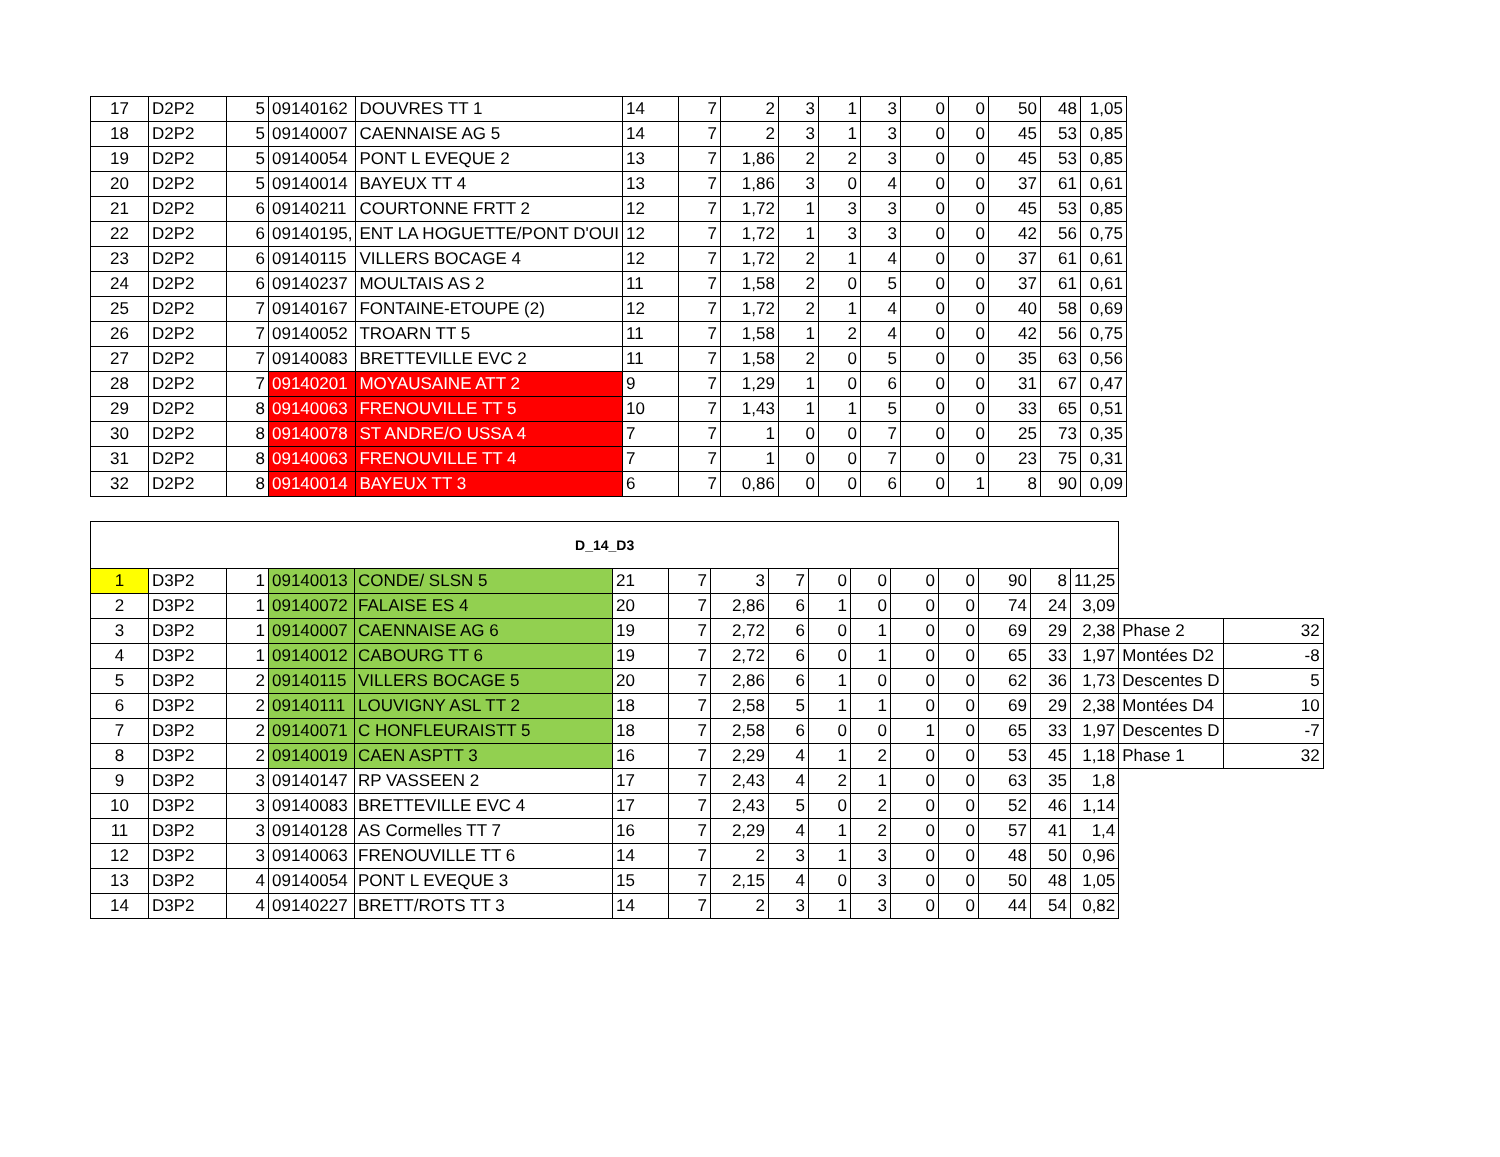| 17 | D2P2 | 5 | 09140162 | DOUVRES TT 1 | 14 | 7 | 2 | 3 | 1 | 3 | 0 | 0 | 50 | 48 | 1,05 |
| 18 | D2P2 | 5 | 09140007 | CAENNAISE AG 5 | 14 | 7 | 2 | 3 | 1 | 3 | 0 | 0 | 45 | 53 | 0,85 |
| 19 | D2P2 | 5 | 09140054 | PONT L EVEQUE 2 | 13 | 7 | 1,86 | 2 | 2 | 3 | 0 | 0 | 45 | 53 | 0,85 |
| 20 | D2P2 | 5 | 09140014 | BAYEUX TT 4 | 13 | 7 | 1,86 | 3 | 0 | 4 | 0 | 0 | 37 | 61 | 0,61 |
| 21 | D2P2 | 6 | 09140211 | COURTONNE FRTT 2 | 12 | 7 | 1,72 | 1 | 3 | 3 | 0 | 0 | 45 | 53 | 0,85 |
| 22 | D2P2 | 6 | 09140195, | ENT LA HOGUETTE/PONT D'OUI | 12 | 7 | 1,72 | 1 | 3 | 3 | 0 | 0 | 42 | 56 | 0,75 |
| 23 | D2P2 | 6 | 09140115 | VILLERS BOCAGE 4 | 12 | 7 | 1,72 | 2 | 1 | 4 | 0 | 0 | 37 | 61 | 0,61 |
| 24 | D2P2 | 6 | 09140237 | MOULTAIS AS 2 | 11 | 7 | 1,58 | 2 | 0 | 5 | 0 | 0 | 37 | 61 | 0,61 |
| 25 | D2P2 | 7 | 09140167 | FONTAINE-ETOUPE (2) | 12 | 7 | 1,72 | 2 | 1 | 4 | 0 | 0 | 40 | 58 | 0,69 |
| 26 | D2P2 | 7 | 09140052 | TROARN TT 5 | 11 | 7 | 1,58 | 1 | 2 | 4 | 0 | 0 | 42 | 56 | 0,75 |
| 27 | D2P2 | 7 | 09140083 | BRETTEVILLE EVC 2 | 11 | 7 | 1,58 | 2 | 0 | 5 | 0 | 0 | 35 | 63 | 0,56 |
| 28 | D2P2 | 7 | 09140201 | MOYAUSAINE ATT 2 | 9 | 7 | 1,29 | 1 | 0 | 6 | 0 | 0 | 31 | 67 | 0,47 |
| 29 | D2P2 | 8 | 09140063 | FRENOUVILLE TT 5 | 10 | 7 | 1,43 | 1 | 1 | 5 | 0 | 0 | 33 | 65 | 0,51 |
| 30 | D2P2 | 8 | 09140078 | ST ANDRE/O USSA 4 | 7 | 7 | 1 | 0 | 0 | 7 | 0 | 0 | 25 | 73 | 0,35 |
| 31 | D2P2 | 8 | 09140063 | FRENOUVILLE TT 4 | 7 | 7 | 1 | 0 | 0 | 7 | 0 | 0 | 23 | 75 | 0,31 |
| 32 | D2P2 | 8 | 09140014 | BAYEUX TT 3 | 6 | 7 | 0,86 | 0 | 0 | 6 | 0 | 1 | 8 | 90 | 0,09 |
| D_14_D3 | | | | | | | | | | | | | | | | | |
| 1 | D3P2 | 1 | 09140013 | CONDE/ SLSN 5 | 21 | 7 | 3 | 7 | 0 | 0 | 0 | 0 | 90 | 8 | 11,25 | | |
| 2 | D3P2 | 1 | 09140072 | FALAISE ES 4 | 20 | 7 | 2,86 | 6 | 1 | 0 | 0 | 0 | 74 | 24 | 3,09 | | |
| 3 | D3P2 | 1 | 09140007 | CAENNAISE AG 6 | 19 | 7 | 2,72 | 6 | 0 | 1 | 0 | 0 | 69 | 29 | 2,38 | Phase 2 | 32 |
| 4 | D3P2 | 1 | 09140012 | CABOURG TT 6 | 19 | 7 | 2,72 | 6 | 0 | 1 | 0 | 0 | 65 | 33 | 1,97 | Montées D2 | -8 |
| 5 | D3P2 | 2 | 09140115 | VILLERS BOCAGE 5 | 20 | 7 | 2,86 | 6 | 1 | 0 | 0 | 0 | 62 | 36 | 1,73 | Descentes D | 5 |
| 6 | D3P2 | 2 | 09140111 | LOUVIGNY ASL TT 2 | 18 | 7 | 2,58 | 5 | 1 | 1 | 0 | 0 | 69 | 29 | 2,38 | Montées D4 | 10 |
| 7 | D3P2 | 2 | 09140071 | C HONFLEURAISTT 5 | 18 | 7 | 2,58 | 6 | 0 | 0 | 1 | 0 | 65 | 33 | 1,97 | Descentes D | -7 |
| 8 | D3P2 | 2 | 09140019 | CAEN ASPTT 3 | 16 | 7 | 2,29 | 4 | 1 | 2 | 0 | 0 | 53 | 45 | 1,18 | Phase 1 | 32 |
| 9 | D3P2 | 3 | 09140147 | RP VASSEEN 2 | 17 | 7 | 2,43 | 4 | 2 | 1 | 0 | 0 | 63 | 35 | 1,8 | | |
| 10 | D3P2 | 3 | 09140083 | BRETTEVILLE EVC 4 | 17 | 7 | 2,43 | 5 | 0 | 2 | 0 | 0 | 52 | 46 | 1,14 | | |
| 11 | D3P2 | 3 | 09140128 | AS Cormelles TT 7 | 16 | 7 | 2,29 | 4 | 1 | 2 | 0 | 0 | 57 | 41 | 1,4 | | |
| 12 | D3P2 | 3 | 09140063 | FRENOUVILLE TT 6 | 14 | 7 | 2 | 3 | 1 | 3 | 0 | 0 | 48 | 50 | 0,96 | | |
| 13 | D3P2 | 4 | 09140054 | PONT L EVEQUE 3 | 15 | 7 | 2,15 | 4 | 0 | 3 | 0 | 0 | 50 | 48 | 1,05 | | |
| 14 | D3P2 | 4 | 09140227 | BRETT/ROTS TT 3 | 14 | 7 | 2 | 3 | 1 | 3 | 0 | 0 | 44 | 54 | 0,82 | | |